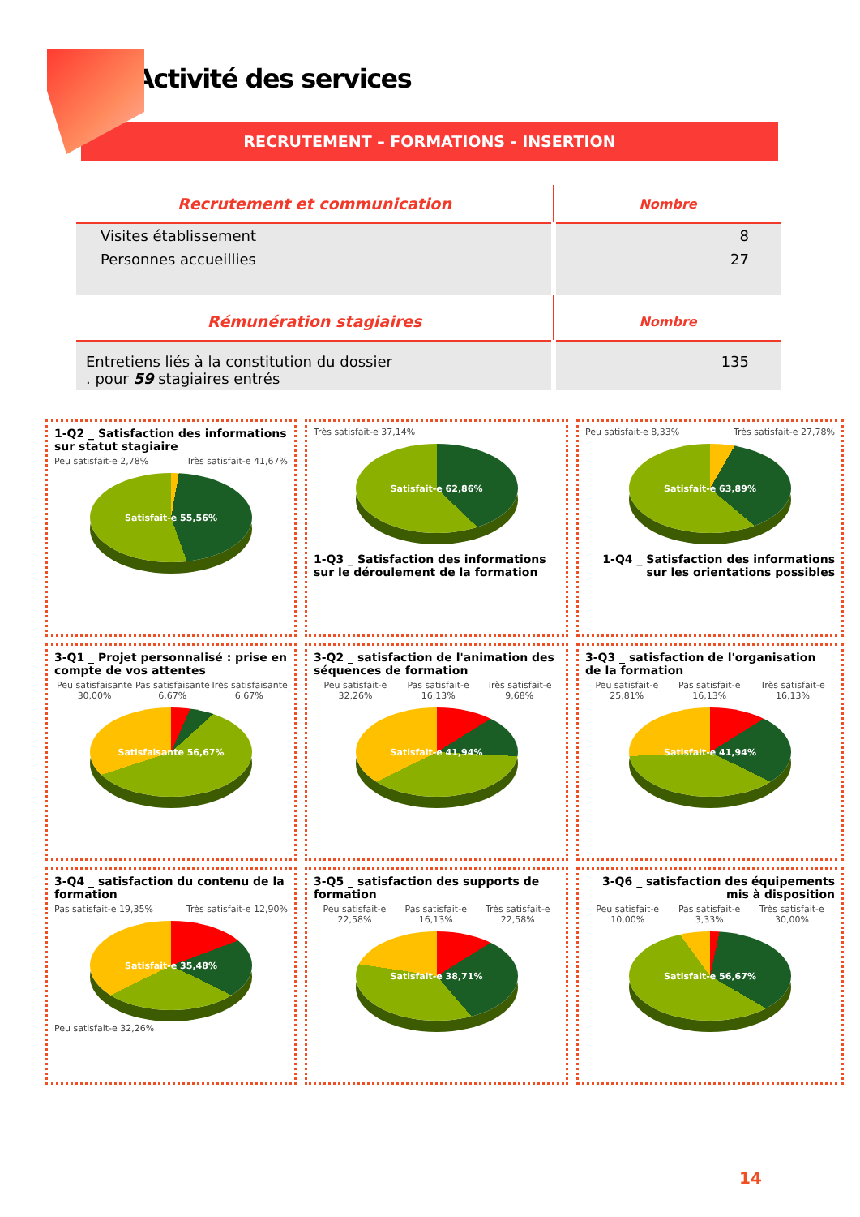Activité des services
RECRUTEMENT – FORMATIONS - INSERTION
| Recrutement et communication | Nombre |
| --- | --- |
| Visites établissement | 8 |
| Personnes accueillies | 27 |
| Rémunération stagiaires | Nombre |
| Entretiens liés à la constitution du dossier . pour 59 stagiaires entrés | 135 |
1-Q2 _ Satisfaction des informations sur statut stagiaire
Peu satisfait-e 2,78% Très satisfait-e 41,67%
Satisfait-e 55,56%
Très satisfait-e 37,14%
Satisfait-e 62,86%
1-Q3 _ Satisfaction des informations sur le déroulement de la formation
Peu satisfait-e 8,33% Très satisfait-e 27,78%
Satisfait-e 63,89%
1-Q4 _ Satisfaction des informations sur les orientations possibles
3-Q1 _ Projet personnalisé : prise en compte de vos attentes
Peu satisfaisante 30,00% Pas satisfaisante 6,67% Très satisfaisante 6,67%
Satisfaisante 56,67%
3-Q2 _ satisfaction de l'animation des séquences de formation
Peu satisfait-e 32,26% Pas satisfait-e 16,13% Très satisfait-e 9,68%
Satisfait-e 41,94%
3-Q3 _ satisfaction de l'organisation de la formation
Peu satisfait-e 25,81% Pas satisfait-e 16,13% Très satisfait-e 16,13%
Satisfait-e 41,94%
3-Q4 _ satisfaction du contenu de la formation
Pas satisfait-e 19,35% Très satisfait-e 12,90%
Satisfait-e 35,48%
Peu satisfait-e 32,26%
3-Q5 _ satisfaction des supports de formation
Peu satisfait-e 22,58% Pas satisfait-e 16,13% Très satisfait-e 22,58%
Satisfait-e 38,71%
3-Q6 _ satisfaction des équipements mis à disposition
Peu satisfait-e 10,00% Pas satisfait-e 3,33% Très satisfait-e 30,00%
Satisfait-e 56,67%
14